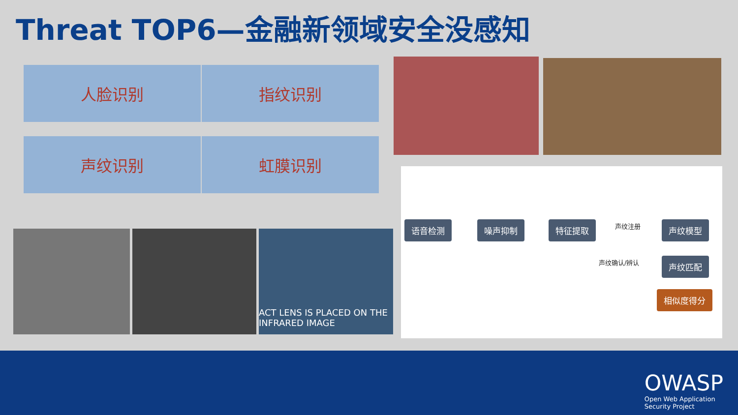Threat TOP6—金融新领域安全没感知
人脸识别 指纹识别
声纹识别 虹膜识别
ACT LENS IS PLACED ON THE
INFRARED IMAGE
语音检测 噪声抑制 特征提取 声纹注册 声纹模型
声纹确认/辨认 声纹匹配
相似度得分
OWASP
Open Web Application
Security Project